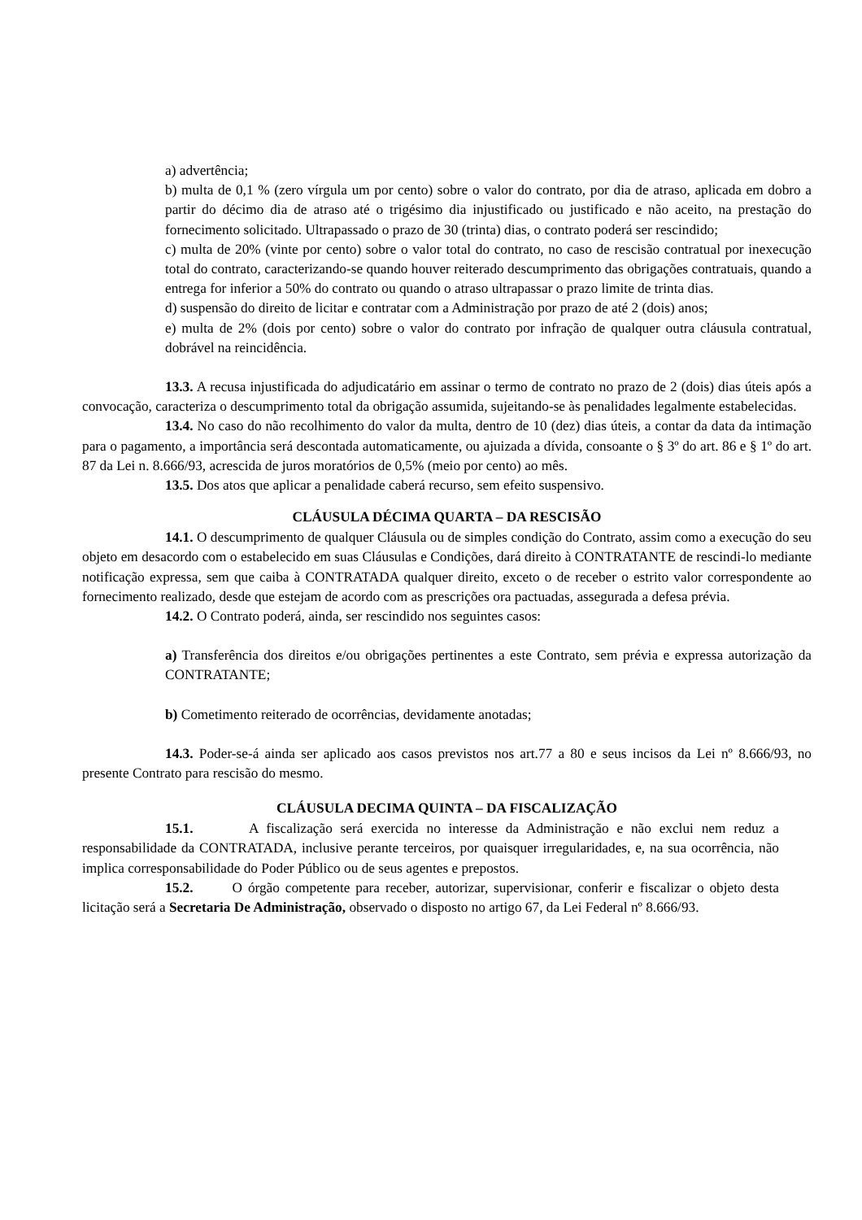a) advertência;
b) multa de 0,1 % (zero vírgula um por cento) sobre o valor do contrato, por dia de atraso, aplicada em dobro a partir do décimo dia de atraso até o trigésimo dia injustificado ou justificado e não aceito, na prestação do fornecimento solicitado. Ultrapassado o prazo de 30 (trinta) dias, o contrato poderá ser rescindido;
c) multa de 20% (vinte por cento) sobre o valor total do contrato, no caso de rescisão contratual por inexecução total do contrato, caracterizando-se quando houver reiterado descumprimento das obrigações contratuais, quando a entrega for inferior a 50% do contrato ou quando o atraso ultrapassar o prazo limite de trinta dias.
d) suspensão do direito de licitar e contratar com a Administração por prazo de até 2 (dois) anos;
e) multa de 2% (dois por cento) sobre o valor do contrato por infração de qualquer outra cláusula contratual, dobrável na reincidência.
13.3. A recusa injustificada do adjudicatário em assinar o termo de contrato no prazo de 2 (dois) dias úteis após a convocação, caracteriza o descumprimento total da obrigação assumida, sujeitando-se às penalidades legalmente estabelecidas.
13.4. No caso do não recolhimento do valor da multa, dentro de 10 (dez) dias úteis, a contar da data da intimação para o pagamento, a importância será descontada automaticamente, ou ajuizada a dívida, consoante o § 3º do art. 86 e § 1º do art. 87 da Lei n. 8.666/93, acrescida de juros moratórios de 0,5% (meio por cento) ao mês.
13.5. Dos atos que aplicar a penalidade caberá recurso, sem efeito suspensivo.
CLÁUSULA DÉCIMA QUARTA – DA RESCISÃO
14.1. O descumprimento de qualquer Cláusula ou de simples condição do Contrato, assim como a execução do seu objeto em desacordo com o estabelecido em suas Cláusulas e Condições, dará direito à CONTRATANTE de rescindi-lo mediante notificação expressa, sem que caiba à CONTRATADA qualquer direito, exceto o de receber o estrito valor correspondente ao fornecimento realizado, desde que estejam de acordo com as prescrições ora pactuadas, assegurada a defesa prévia.
14.2. O Contrato poderá, ainda, ser rescindido nos seguintes casos:
a) Transferência dos direitos e/ou obrigações pertinentes a este Contrato, sem prévia e expressa autorização da CONTRATANTE;
b) Cometimento reiterado de ocorrências, devidamente anotadas;
14.3. Poder-se-á ainda ser aplicado aos casos previstos nos art.77 a 80 e seus incisos da Lei nº 8.666/93, no presente Contrato para rescisão do mesmo.
CLÁUSULA DECIMA QUINTA – DA FISCALIZAÇÃO
15.1. A fiscalização será exercida no interesse da Administração e não exclui nem reduz a responsabilidade da CONTRATADA, inclusive perante terceiros, por quaisquer irregularidades, e, na sua ocorrência, não implica corresponsabilidade do Poder Público ou de seus agentes e prepostos.
15.2. O órgão competente para receber, autorizar, supervisionar, conferir e fiscalizar o objeto desta licitação será a Secretaria De Administração, observado o disposto no artigo 67, da Lei Federal nº 8.666/93.